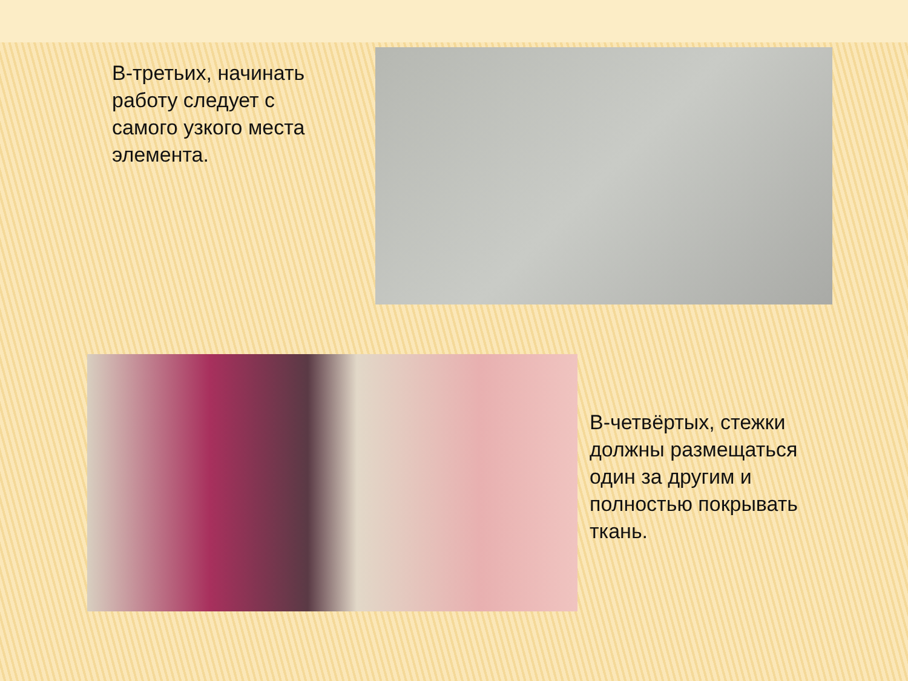В-третьих, начинать работу следует с самого узкого места элемента.
В-четвёртых, стежки должны размещаться один за другим и полностью покрывать ткань.